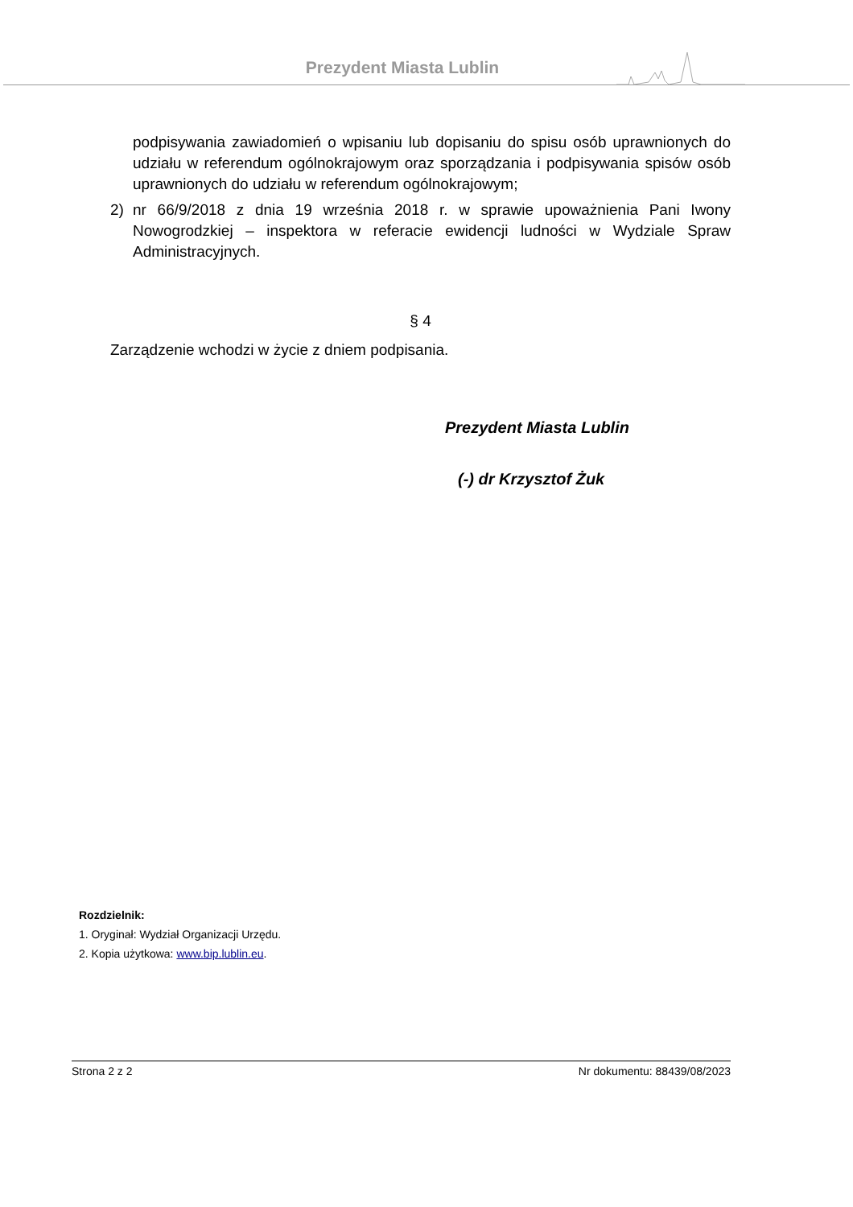Prezydent Miasta Lublin
podpisywania zawiadomień o wpisaniu lub dopisaniu do spisu osób uprawnionych do udziału w referendum ogólnokrajowym oraz sporządzania i podpisywania spisów osób uprawnionych do udziału w referendum ogólnokrajowym;
2) nr 66/9/2018 z dnia 19 września 2018 r. w sprawie upoważnienia Pani Iwony Nowogrodzkiej – inspektora w referacie ewidencji ludności w Wydziale Spraw Administracyjnych.
§ 4
Zarządzenie wchodzi w życie z dniem podpisania.
Prezydent Miasta Lublin
(-) dr Krzysztof Żuk
Rozdzielnik:
1. Oryginał: Wydział Organizacji Urzędu.
2. Kopia użytkowa: www.bip.lublin.eu.
Strona 2 z 2 Nr dokumentu: 88439/08/2023